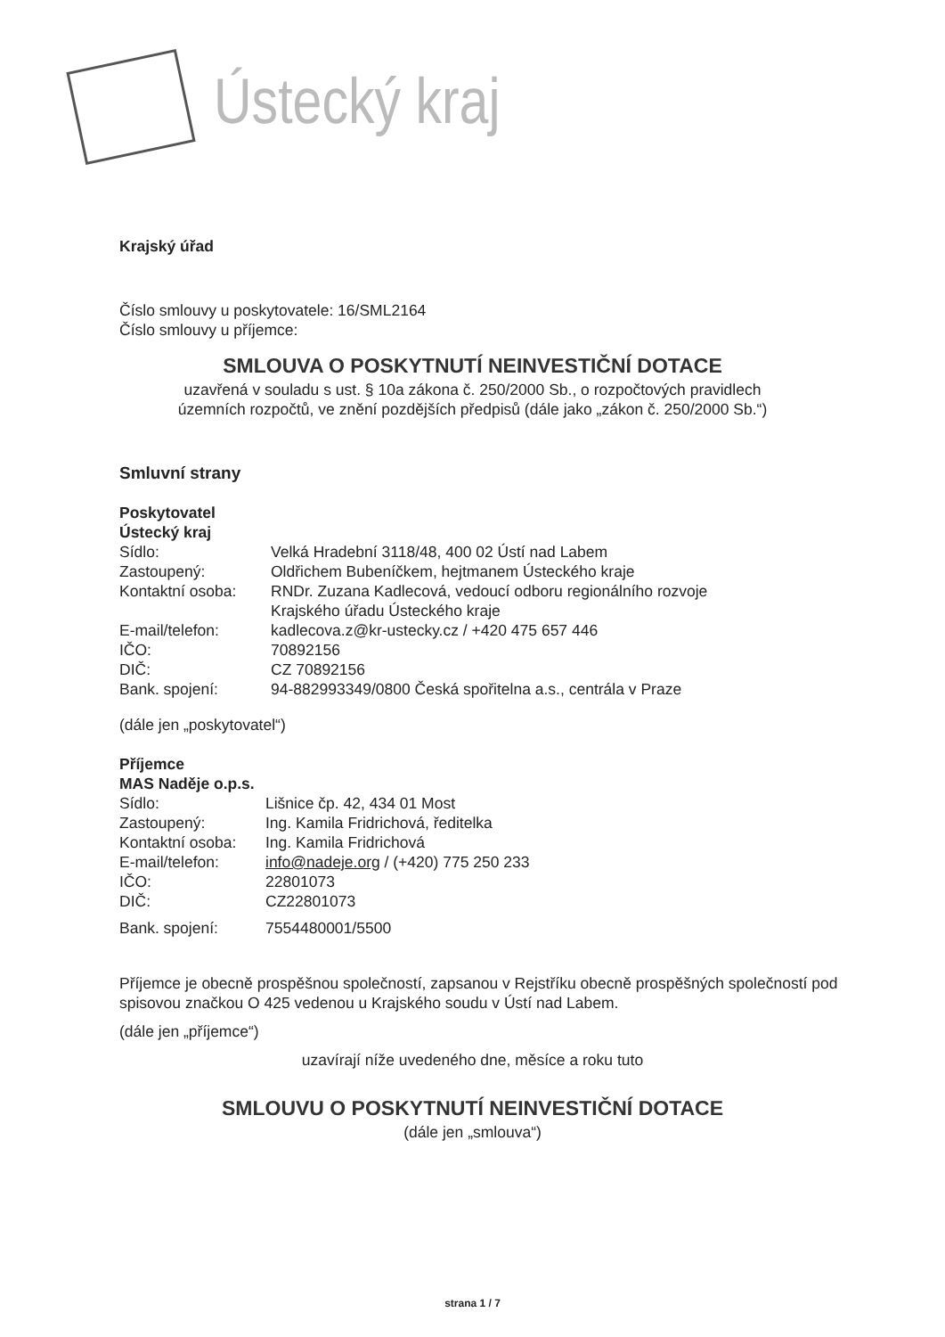Ústecký kraj
Krajský úřad
Číslo smlouvy u poskytovatele: 16/SML2164
Číslo smlouvy u příjemce:
SMLOUVA O POSKYTNUTÍ NEINVESTIČNÍ DOTACE
uzavřená v souladu s ust. § 10a zákona č. 250/2000 Sb., o rozpočtových pravidlech
územních rozpočtů, ve znění pozdějších předpisů (dále jako „zákon č. 250/2000 Sb.“)
Smluvní strany
Poskytovatel
Ústecký kraj
| Sídlo: | Velká Hradební 3118/48, 400 02 Ústí nad Labem |
| Zastoupený: | Oldřichem Bubeníčkem, hejtmanem Ústeckého kraje |
| Kontaktní osoba: | RNDr. Zuzana Kadlecová, vedoucí odboru regionálního rozvoje Krajského úřadu Ústeckého kraje |
| E-mail/telefon: | kadlecova.z@kr-ustecky.cz / +420 475 657 446 |
| IČO: | 70892156 |
| DIČ: | CZ 70892156 |
| Bank. spojení: | 94-882993349/0800 Česká spořitelna a.s., centrála v Praze |
(dále jen „poskytovatel“)
Příjemce
MAS Naděje o.p.s.
| Sídlo: | Lišnice čp. 42, 434 01 Most |
| Zastoupený: | Ing. Kamila Fridrichová, ředitelka |
| Kontaktní osoba: | Ing. Kamila Fridrichová |
| E-mail/telefon: | info@nadeje.org / (+420) 775 250 233 |
| IČO: | 22801073 |
| DIČ: | CZ22801073 |
| Bank. spojení: | 7554480001/5500 |
Příjemce je obecně prospěšnou společností, zapsanou v Rejstříku obecně prospěšných společností pod spisovou značkou O 425 vedenou u Krajského soudu v Ústí nad Labem.
(dále jen „příjemce“)
uzavírají níže uvedeného dne, měsíce a roku tuto
SMLOUVU O POSKYTNUTÍ NEINVESTIČNÍ DOTACE
(dále jen „smlouva“)
strana 1 / 7